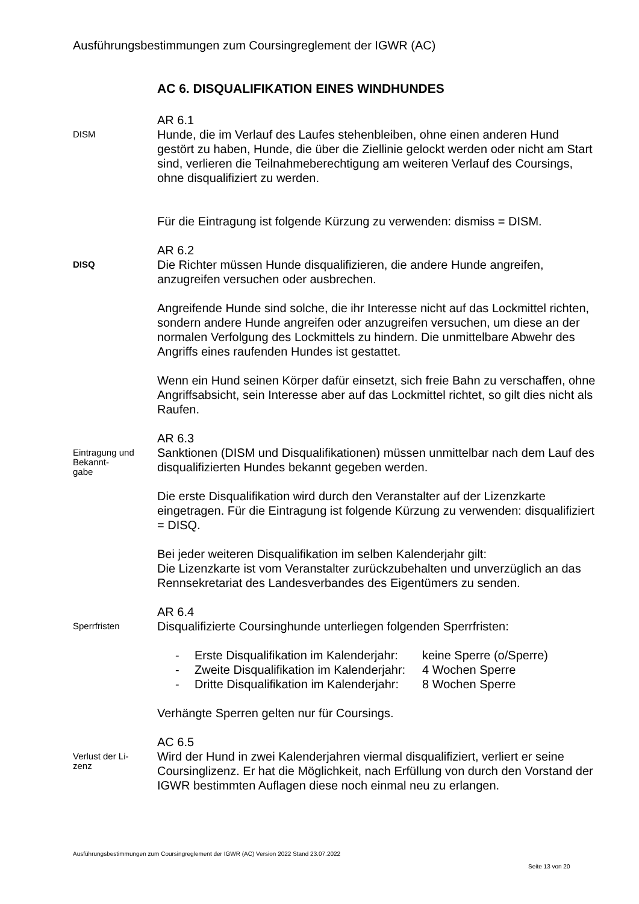Ausführungsbestimmungen zum Coursingreglement der IGWR (AC)
AC 6. DISQUALIFIKATION EINES WINDHUNDES
DISM
AR 6.1
Hunde, die im Verlauf des Laufes stehenbleiben, ohne einen anderen Hund gestört zu haben, Hunde, die über die Ziellinie gelockt werden oder nicht am Start sind, verlieren die Teilnahmeberechtigung am weiteren Verlauf des Coursings, ohne disqualifiziert zu werden.
Für die Eintragung ist folgende Kürzung zu verwenden: dismiss = DISM.
DISQ
AR 6.2
Die Richter müssen Hunde disqualifizieren, die andere Hunde angreifen, anzugreifen versuchen oder ausbrechen.
Angreifende Hunde sind solche, die ihr Interesse nicht auf das Lockmittel richten, sondern andere Hunde angreifen oder anzugreifen versuchen, um diese an der normalen Verfolgung des Lockmittels zu hindern. Die unmittelbare Abwehr des Angriffs eines raufenden Hundes ist gestattet.
Wenn ein Hund seinen Körper dafür einsetzt, sich freie Bahn zu verschaffen, ohne Angriffsabsicht, sein Interesse aber auf das Lockmittel richtet, so gilt dies nicht als Raufen.
Eintragung und Bekannt-
gabe
AR 6.3
Sanktionen (DISM und Disqualifikationen) müssen unmittelbar nach dem Lauf des disqualifizierten Hundes bekannt gegeben werden.
Die erste Disqualifikation wird durch den Veranstalter auf der Lizenzkarte eingetragen. Für die Eintragung ist folgende Kürzung zu verwenden: disqualifiziert = DISQ.
Bei jeder weiteren Disqualifikation im selben Kalenderjahr gilt:
Die Lizenzkarte ist vom Veranstalter zurückzubehalten und unverzüglich an das Rennsekretariat des Landesverbandes des Eigentümers zu senden.
Sperrfristen
AR 6.4
Disqualifizierte Coursinghunde unterliegen folgenden Sperrfristen:
- Erste Disqualifikation im Kalenderjahr: keine Sperre (o/Sperre)
- Zweite Disqualifikation im Kalenderjahr: 4 Wochen Sperre
- Dritte Disqualifikation im Kalenderjahr: 8 Wochen Sperre
Verhängte Sperren gelten nur für Coursings.
Verlust der Li-
zenz
AC 6.5
Wird der Hund in zwei Kalenderjahren viermal disqualifiziert, verliert er seine Coursinglizenz. Er hat die Möglichkeit, nach Erfüllung von durch den Vorstand der IGWR bestimmten Auflagen diese noch einmal neu zu erlangen.
Ausführungsbestimmungen zum Coursingreglement der IGWR (AC) Version 2022 Stand 23.07.2022
Seite 13 von 20